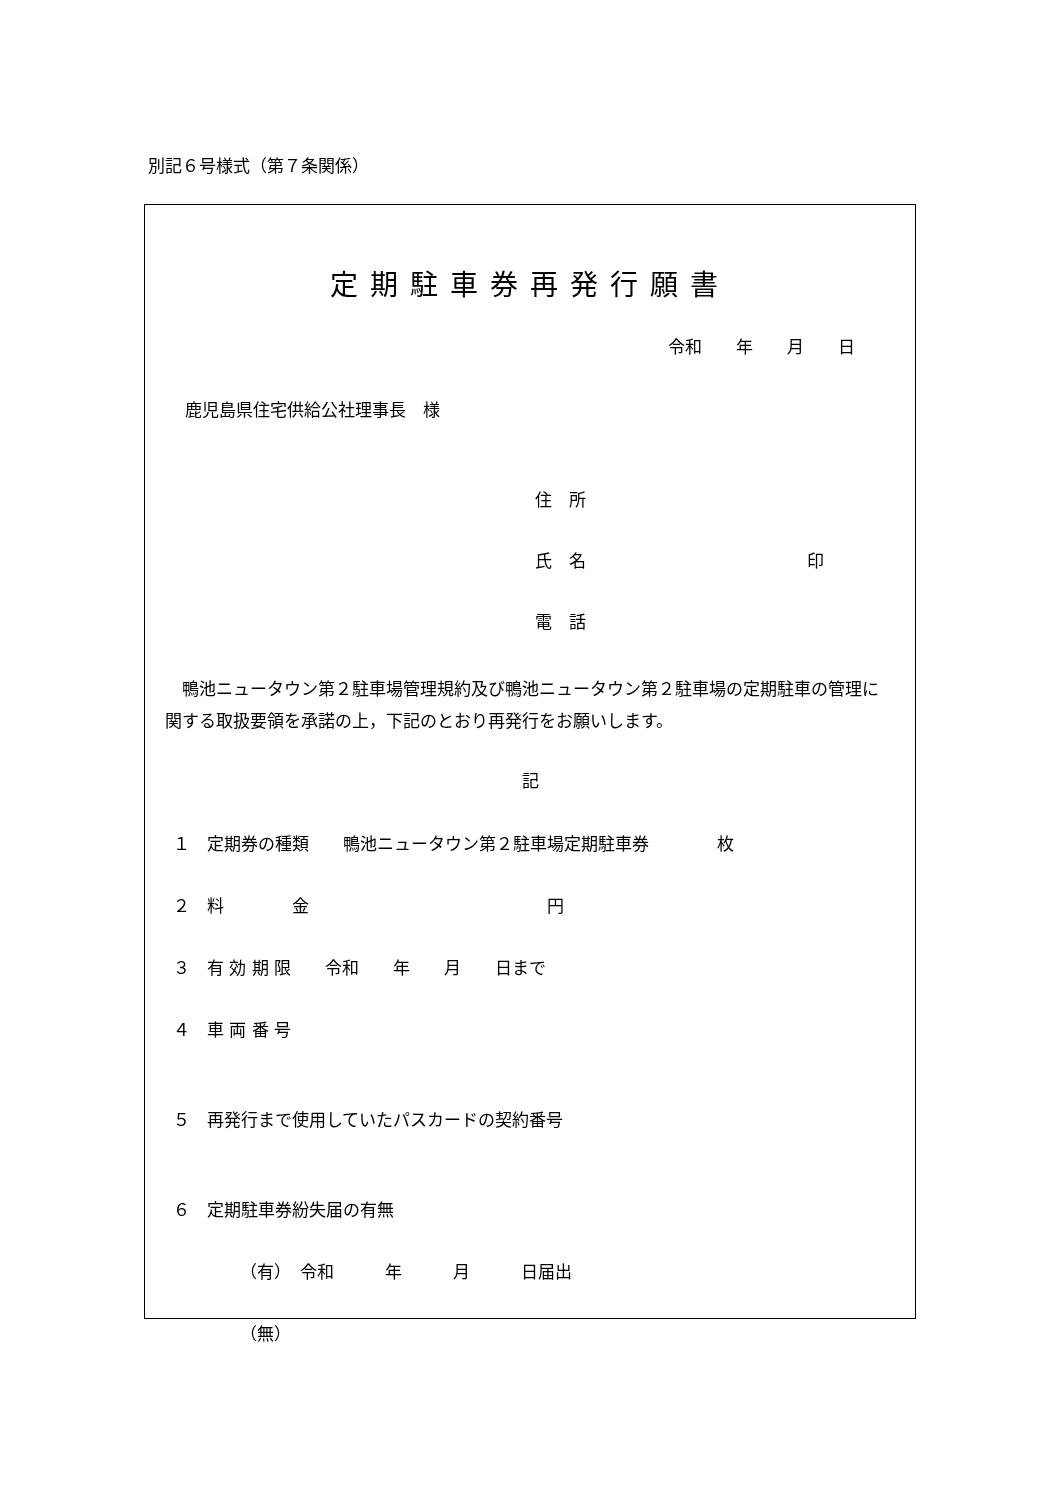別記６号様式（第７条関係）
定期駐車券再発行願書
令和　　年　　月　　日
鹿児島県住宅供給公社理事長　様
住　所
氏　名　　　　　　　　　　　　　印
電　話
　鴨池ニュータウン第２駐車場管理規約及び鴨池ニュータウン第２駐車場の定期駐車の管理に関する取扱要領を承諾の上，下記のとおり再発行をお願いします。
記
１　定期券の種類　　鴨池ニュータウン第２駐車場定期駐車券　　　　枚
２　料　　　　金　　　　　　　　　　　　　　円
３　有 効 期 限　　令和　　年　　月　　日まで
４　車 両 番 号
５　再発行まで使用していたパスカードの契約番号
６　定期駐車券紛失届の有無
（有）　令和　　　年　　　月　　　日届出
（無）